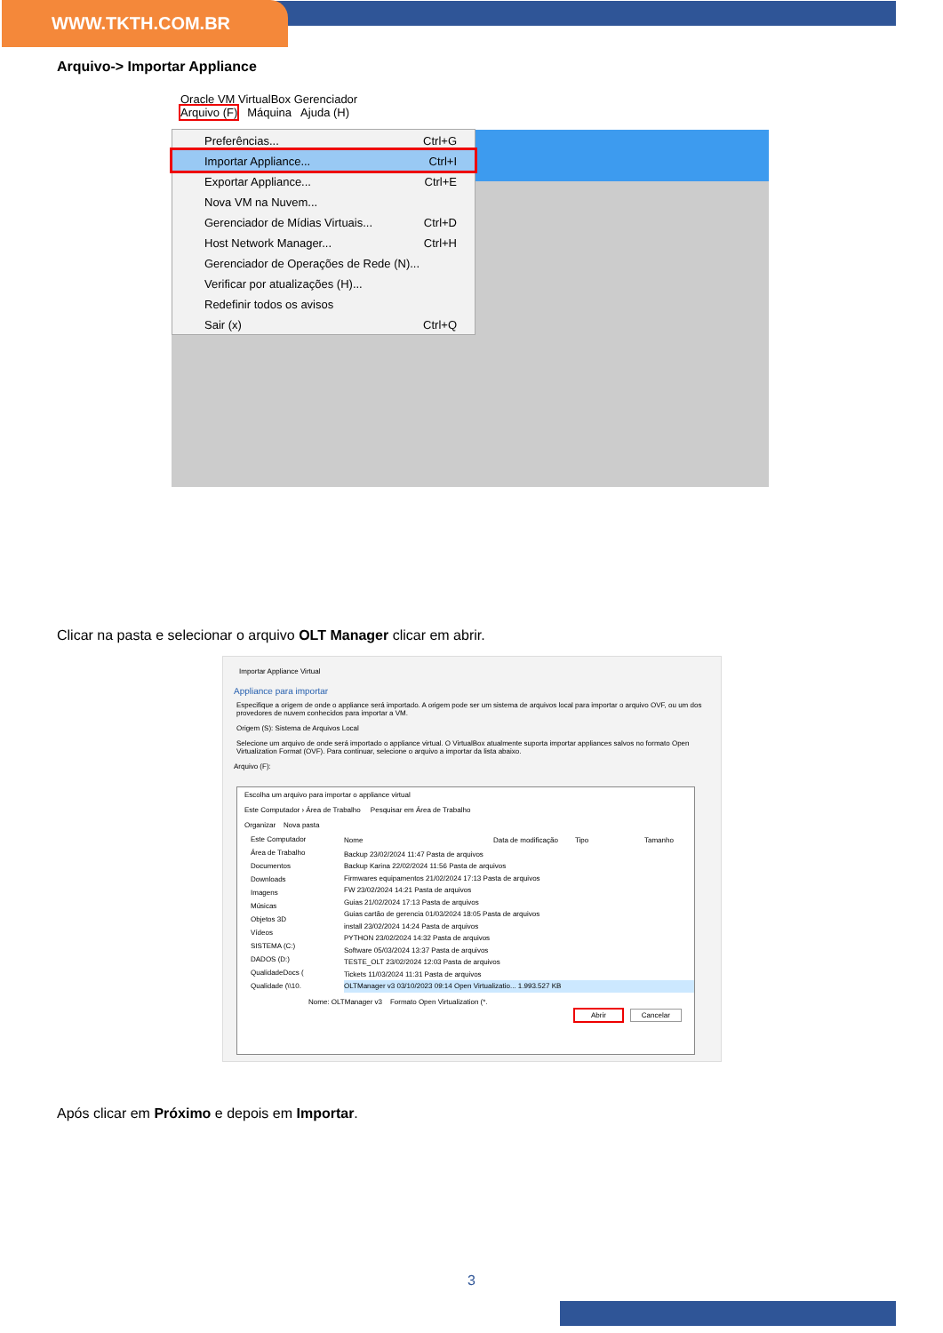WWW.TKTH.COM.BR
Arquivo-> Importar Appliance
Oracle VM VirtualBox Gerenciador
Arquivo (F) Máquina Ajuda (H)
Preferências... Ctrl+G
Importar Appliance... Ctrl+I
Exportar Appliance... Ctrl+E
Nova VM na Nuvem...
Gerenciador de Mídias Virtuais... Ctrl+D
Host Network Manager... Ctrl+H
Gerenciador de Operações de Rede (N)...
Verificar por atualizações (H)...
Redefinir todos os avisos
Sair (x) Ctrl+Q
Clicar na pasta e selecionar o arquivo OLT Manager clicar em abrir.
Importar Appliance Virtual
Appliance para importar
Especifique a origem de onde o appliance será importado. A origem pode ser um sistema de arquivos local para importar o arquivo OVF, ou um dos provedores de nuvem conhecidos para importar a VM.
Origem (S): Sistema de Arquivos Local
Selecione um arquivo de onde será importado o appliance virtual. O VirtualBox atualmente suporta importar appliances salvos no formato Open Virtualization Format (OVF). Para continuar, selecione o arquivo a importar da lista abaixo.
Arquivo (F):
Escolha um arquivo para importar o appliance virtual
Este Computador › Área de Trabalho Pesquisar em Área de Trabalho
Organizar Nova pasta
Este Computador
Área de Trabalho
Documentos
Downloads
Imagens
Músicas
Objetos 3D
Vídeos
SISTEMA (C:)
DADOS (D:)
QualidadeDocs (
Qualidade (\\10.
Nome Data de modificação Tipo Tamanho
Backup 23/02/2024 11:47 Pasta de arquivos
Backup Karina 22/02/2024 11:56 Pasta de arquivos
Firmwares equipamentos 21/02/2024 17:13 Pasta de arquivos
FW 23/02/2024 14:21 Pasta de arquivos
Guias 21/02/2024 17:13 Pasta de arquivos
Guias cartão de gerencia 01/03/2024 18:05 Pasta de arquivos
install 23/02/2024 14:24 Pasta de arquivos
PYTHON 23/02/2024 14:32 Pasta de arquivos
Software 05/03/2024 13:37 Pasta de arquivos
TESTE_OLT 23/02/2024 12:03 Pasta de arquivos
Tickets 11/03/2024 11:31 Pasta de arquivos
OLTManager v3 03/10/2023 09:14 Open Virtualizatio... 1.993.527 KB
Nome: OLTManager v3 Formato Open Virtualization (*.
Abrir Cancelar
Após clicar em Próximo e depois em Importar.
3